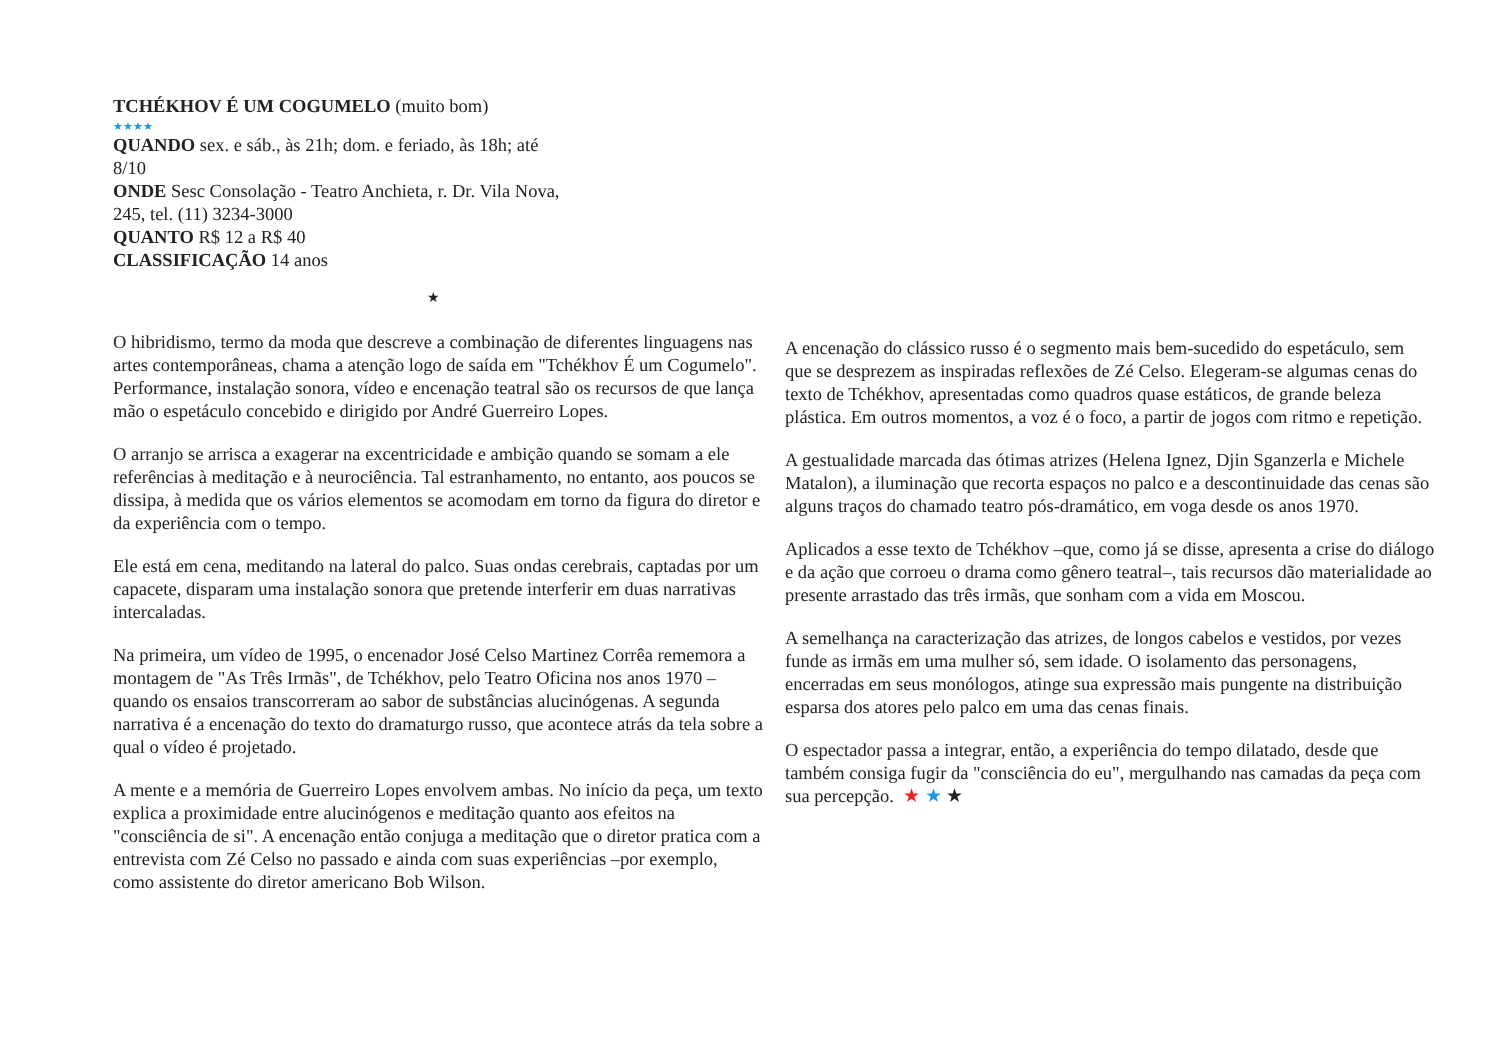TCHÉKHOV É UM COGUMELO (muito bom)
★★★★
QUANDO sex. e sáb., às 21h; dom. e feriado, às 18h; até 8/10
ONDE Sesc Consolação - Teatro Anchieta, r. Dr. Vila Nova, 245, tel. (11) 3234-3000
QUANTO R$ 12 a R$ 40
CLASSIFICAÇÃO 14 anos
★
O hibridismo, termo da moda que descreve a combinação de diferentes linguagens nas artes contemporâneas, chama a atenção logo de saída em "Tchékhov É um Cogumelo". Performance, instalação sonora, vídeo e encenação teatral são os recursos de que lança mão o espetáculo concebido e dirigido por André Guerreiro Lopes.
O arranjo se arrisca a exagerar na excentricidade e ambição quando se somam a ele referências à meditação e à neurociência. Tal estranhamento, no entanto, aos poucos se dissipa, à medida que os vários elementos se acomodam em torno da figura do diretor e da experiência com o tempo.
Ele está em cena, meditando na lateral do palco. Suas ondas cerebrais, captadas por um capacete, disparam uma instalação sonora que pretende interferir em duas narrativas intercaladas.
Na primeira, um vídeo de 1995, o encenador José Celso Martinez Corrêa rememora a montagem de "As Três Irmãs", de Tchékhov, pelo Teatro Oficina nos anos 1970 –quando os ensaios transcorreram ao sabor de substâncias alucinógenas. A segunda narrativa é a encenação do texto do dramaturgo russo, que acontece atrás da tela sobre a qual o vídeo é projetado.
A mente e a memória de Guerreiro Lopes envolvem ambas. No início da peça, um texto explica a proximidade entre alucinógenos e meditação quanto aos efeitos na "consciência de si". A encenação então conjuga a meditação que o diretor pratica com a entrevista com Zé Celso no passado e ainda com suas experiências –por exemplo, como assistente do diretor americano Bob Wilson.
A encenação do clássico russo é o segmento mais bem-sucedido do espetáculo, sem que se desprezem as inspiradas reflexões de Zé Celso. Elegeram-se algumas cenas do texto de Tchékhov, apresentadas como quadros quase estáticos, de grande beleza plástica. Em outros momentos, a voz é o foco, a partir de jogos com ritmo e repetição.
A gestualidade marcada das ótimas atrizes (Helena Ignez, Djin Sganzerla e Michele Matalon), a iluminação que recorta espaços no palco e a descontinuidade das cenas são alguns traços do chamado teatro pós-dramático, em voga desde os anos 1970.
Aplicados a esse texto de Tchékhov –que, como já se disse, apresenta a crise do diálogo e da ação que corroeu o drama como gênero teatral–, tais recursos dão materialidade ao presente arrastado das três irmãs, que sonham com a vida em Moscou.
A semelhança na caracterização das atrizes, de longos cabelos e vestidos, por vezes funde as irmãs em uma mulher só, sem idade. O isolamento das personagens, encerradas em seus monólogos, atinge sua expressão mais pungente na distribuição esparsa dos atores pelo palco em uma das cenas finais.
O espectador passa a integrar, então, a experiência do tempo dilatado, desde que também consiga fugir da "consciência do eu", mergulhando nas camadas da peça com sua percepção. ★ ★ ★